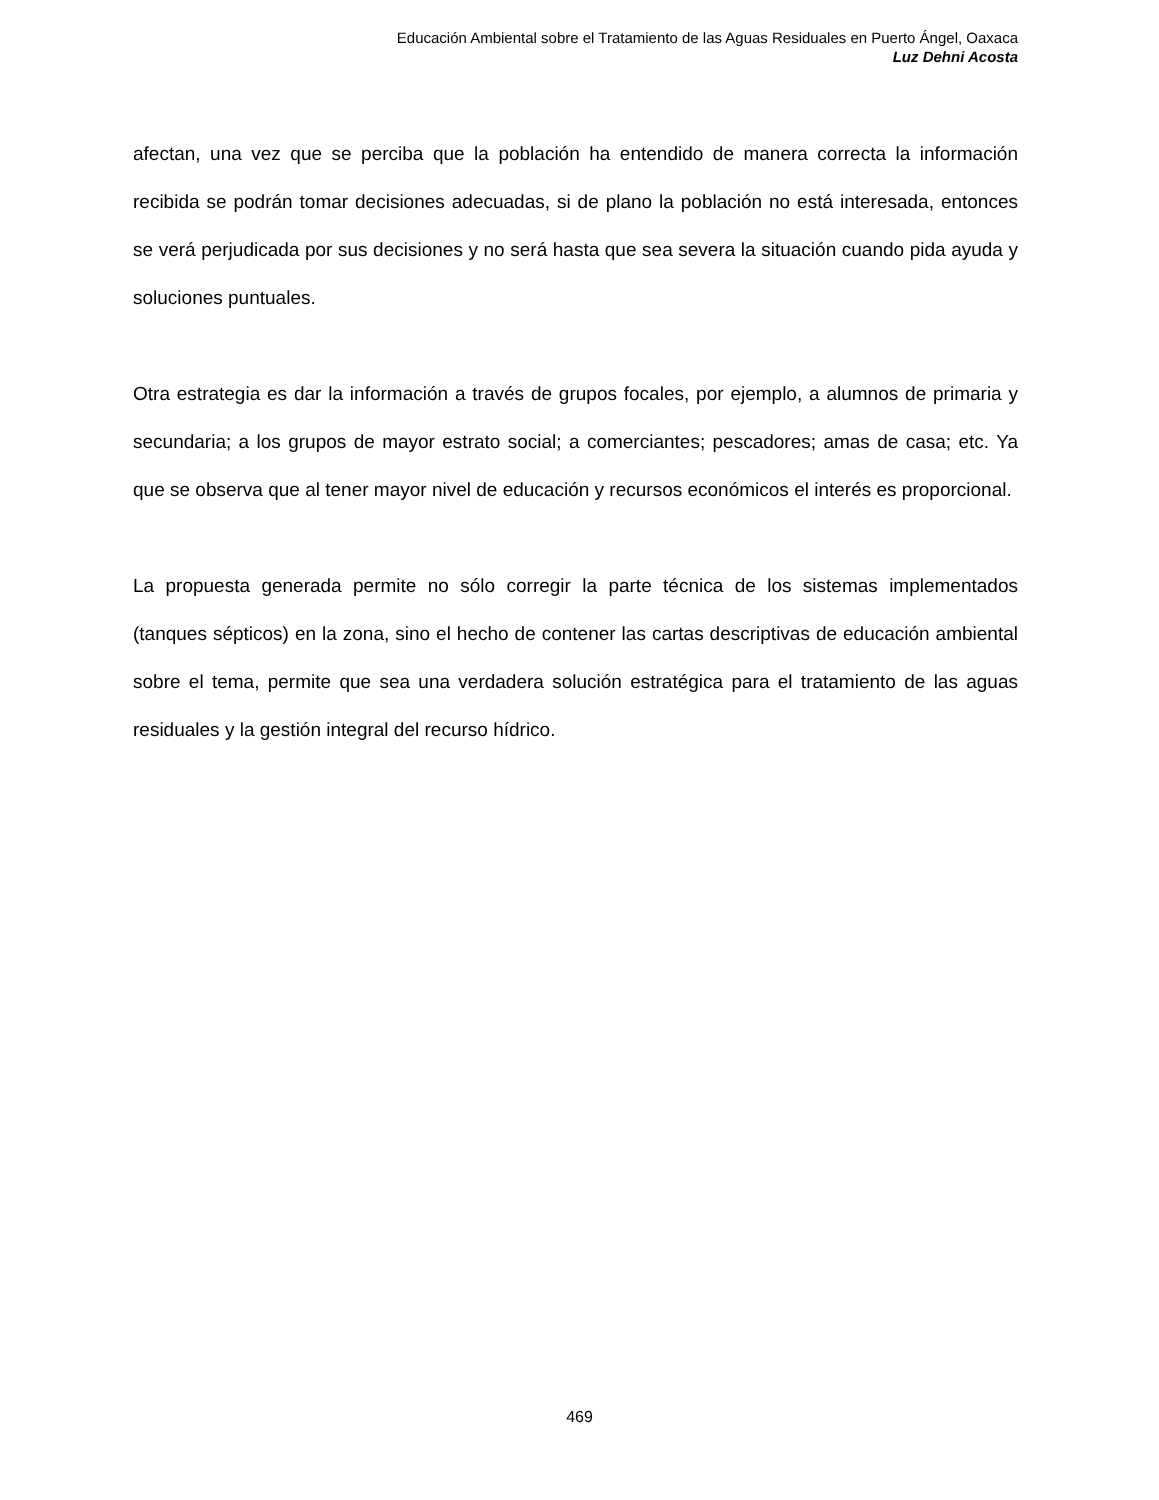Educación Ambiental sobre el Tratamiento de las Aguas Residuales en Puerto Ángel, Oaxaca
Luz Dehni Acosta
afectan, una vez que se perciba que la población ha entendido de manera correcta la información recibida se podrán tomar decisiones adecuadas, si de plano la población no está interesada, entonces se verá perjudicada por sus decisiones y no será hasta que sea severa la situación cuando pida ayuda y soluciones puntuales.
Otra estrategia es dar la información a través de grupos focales, por ejemplo, a alumnos de primaria y secundaria; a los grupos de mayor estrato social; a comerciantes; pescadores; amas de casa; etc. Ya que se observa que al tener mayor nivel de educación y recursos económicos el interés es proporcional.
La propuesta generada permite no sólo corregir la parte técnica de los sistemas implementados (tanques sépticos) en la zona, sino el hecho de contener las cartas descriptivas de educación ambiental sobre el tema, permite que sea una verdadera solución estratégica para el tratamiento de las aguas residuales y la gestión integral del recurso hídrico.
469